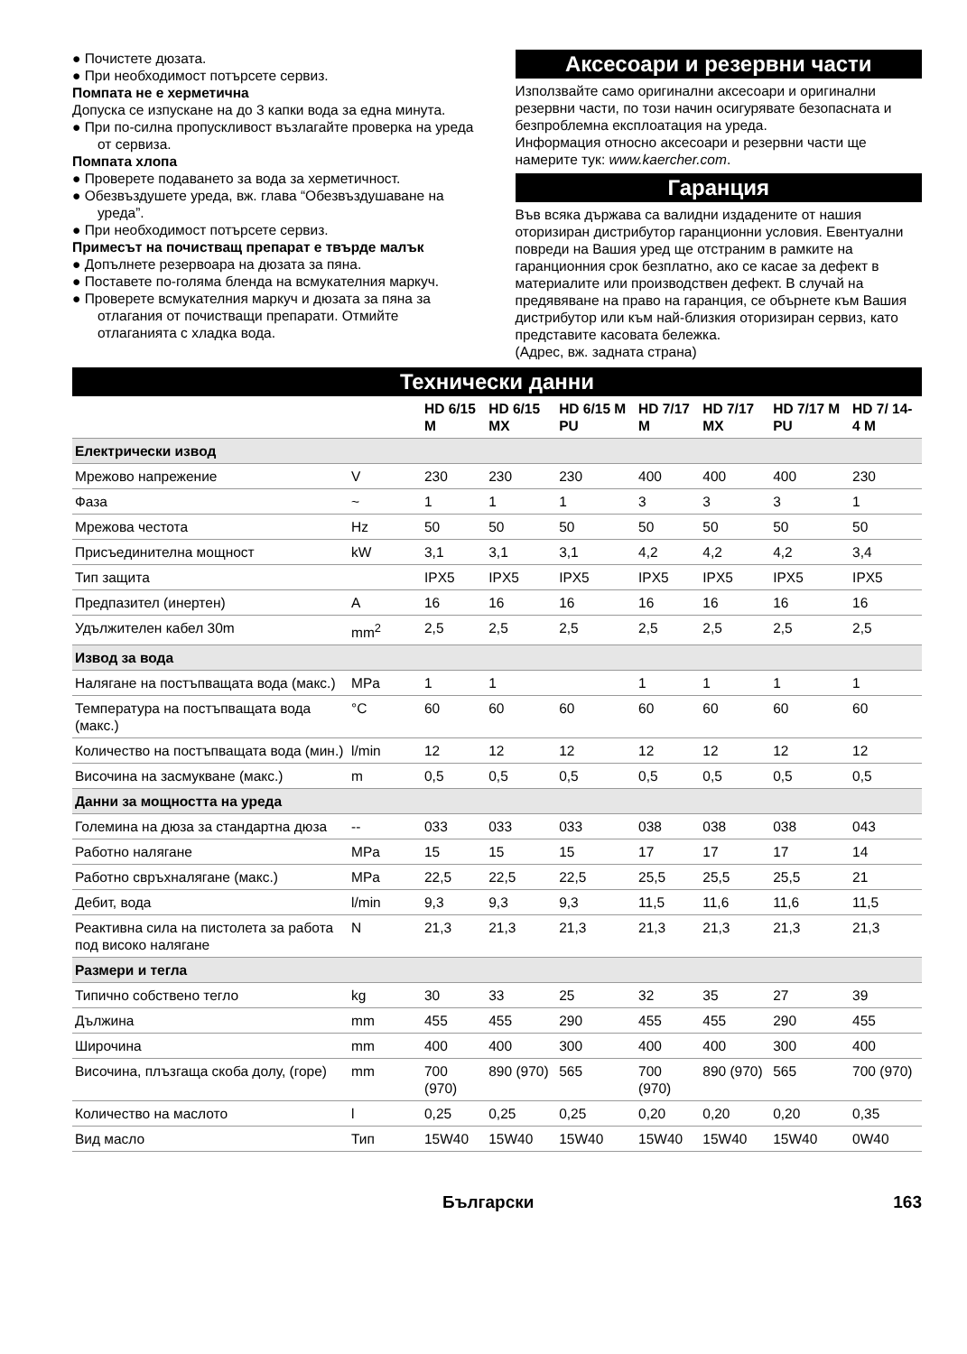● Почистете дюзата.
● При необходимост потърсете сервиз.
Помпата не е херметична
Допуска се изпускане на до 3 капки вода за една минута.
● При по-силна пропускливост възлагайте проверка на уреда от сервиза.
Помпата хлопа
● Проверете подаването за вода за херметичност.
● Обезвъздушете уреда, вж. глава “Обезвъздушаване на уреда”.
● При необходимост потърсете сервиз.
Примесът на почистващ препарат е твърде малък
● Допълнете резервоара на дюзата за пяна.
● Поставете по-голяма бленда на всмукателния маркуч.
● Проверете всмукателния маркуч и дюзата за пяна за отлагания от почистващи препарати. Отмийте отлаганията с хладка вода.
Аксесоари и резервни части
Използвайте само оригинални аксесоари и оригинални резервни части, по този начин осигурявате безопасната и безпроблемна експлоатация на уреда.
Информация относно аксесоари и резервни части ще намерите тук: www.kaercher.com.
Гаранция
Във всяка държава са валидни издадените от нашия оторизиран дистрибутор гаранционни условия. Евентуални повреди на Вашия уред ще отстраним в рамките на гаранционния срок безплатно, ако се касае за дефект в материалите или производствен дефект. В случай на предявяване на право на гаранция, се обърнете към Вашия дистрибутор или към най-близкия оторизиран сервиз, като представите касовата бележка.
(Адрес, вж. задната страна)
Технически данни
| | | HD 6/15 M | HD 6/15 MX | HD 6/15 M PU | HD 7/17 M | HD 7/17 MX | HD 7/17 M PU | HD 7/ 14-4 M |
| --- | --- | --- | --- | --- | --- | --- | --- | --- |
| Електрически извод | | | | | | | | |
| Мрежово напрежение | V | 230 | 230 | 230 | 400 | 400 | 400 | 230 |
| Фаза | ~ | 1 | 1 | 1 | 3 | 3 | 3 | 1 |
| Мрежова честота | Hz | 50 | 50 | 50 | 50 | 50 | 50 | 50 |
| Присъединителна мощност | kW | 3,1 | 3,1 | 3,1 | 4,2 | 4,2 | 4,2 | 3,4 |
| Тип защита | | IPX5 | IPX5 | IPX5 | IPX5 | IPX5 | IPX5 | IPX5 |
| Предпазител (инертен) | A | 16 | 16 | 16 | 16 | 16 | 16 | 16 |
| Удължителен кабел 30m | mm<sup>2</sup> | 2,5 | 2,5 | 2,5 | 2,5 | 2,5 | 2,5 | 2,5 |
| Извод за вода | | | | | | | | |
| Налягане на постъпващата вода (макс.) | MPa | 1 | 1 | | 1 | 1 | 1 | 1 |
| Температура на постъпващата вода (макс.) | °C | 60 | 60 | 60 | 60 | 60 | 60 | 60 |
| Количество на постъпващата вода (мин.) | l/min | 12 | 12 | 12 | 12 | 12 | 12 | 12 |
| Височина на засмукване (макс.) | m | 0,5 | 0,5 | 0,5 | 0,5 | 0,5 | 0,5 | 0,5 |
| Данни за мощността на уреда | | | | | | | | |
| Големина на дюза за стандартна дюза | -- | 033 | 033 | 033 | 038 | 038 | 038 | 043 |
| Работно налягане | MPa | 15 | 15 | 15 | 17 | 17 | 17 | 14 |
| Работно свръхналягане (макс.) | MPa | 22,5 | 22,5 | 22,5 | 25,5 | 25,5 | 25,5 | 21 |
| Дебит, вода | l/min | 9,3 | 9,3 | 9,3 | 11,5 | 11,6 | 11,6 | 11,5 |
| Реактивна сила на пистолета за работа под високо налягане | N | 21,3 | 21,3 | 21,3 | 21,3 | 21,3 | 21,3 | 21,3 |
| Размери и тегла | | | | | | | | |
| Типично собствено тегло | kg | 30 | 33 | 25 | 32 | 35 | 27 | 39 |
| Дължина | mm | 455 | 455 | 290 | 455 | 455 | 290 | 455 |
| Широчина | mm | 400 | 400 | 300 | 400 | 400 | 300 | 400 |
| Височина, плъзгаща скоба долу, (горе) | mm | 700 (970) | 890 (970) | 565 | 700 (970) | 890 (970) | 565 | 700 (970) |
| Количество на маслото | l | 0,25 | 0,25 | 0,25 | 0,20 | 0,20 | 0,20 | 0,35 |
| Вид масло | Тип | 15W40 | 15W40 | 15W40 | 15W40 | 15W40 | 15W40 | 0W40 |
Български 163